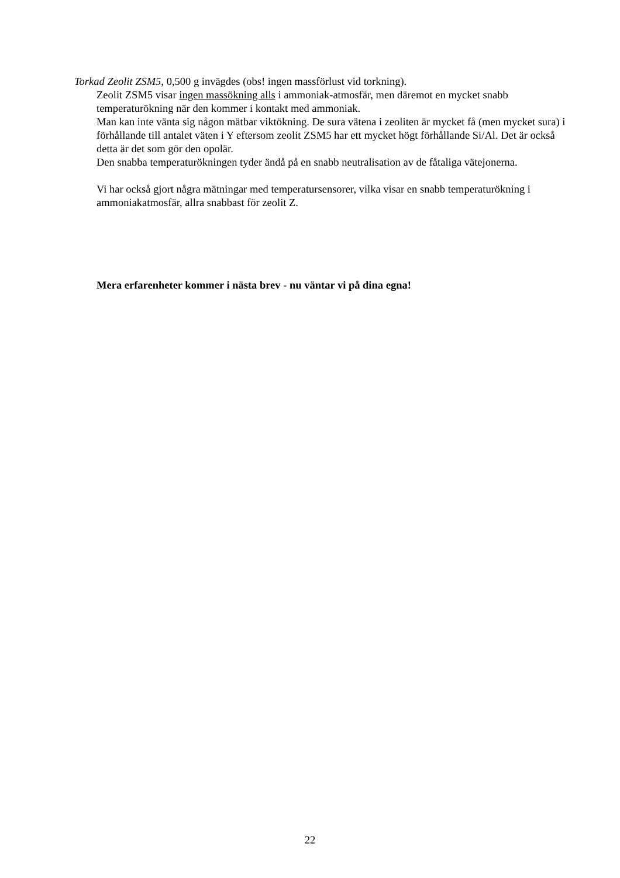Torkad Zeolit ZSM5, 0,500 g invägdes (obs! ingen massförlust vid torkning).
Zeolit ZSM5 visar ingen massökning alls i ammoniak-atmosfär, men däremot en mycket snabb temperaturökning när den kommer i kontakt med ammoniak.
Man kan inte vänta sig någon mätbar viktökning. De sura vätena i zeoliten är mycket få (men mycket sura) i förhållande till antalet väten i Y eftersom zeolit ZSM5 har ett mycket högt förhållande Si/Al. Det är också detta är det som gör den opolär.
Den snabba temperaturökningen tyder ändå på en snabb neutralisation av de fåtaliga vätejonerna.
Vi har också gjort några mätningar med temperatursensorer, vilka visar en snabb temperaturökning i ammoniakatmosfär, allra snabbast för zeolit Z.
Mera erfarenheter kommer i nästa brev - nu väntar vi på dina egna!
22